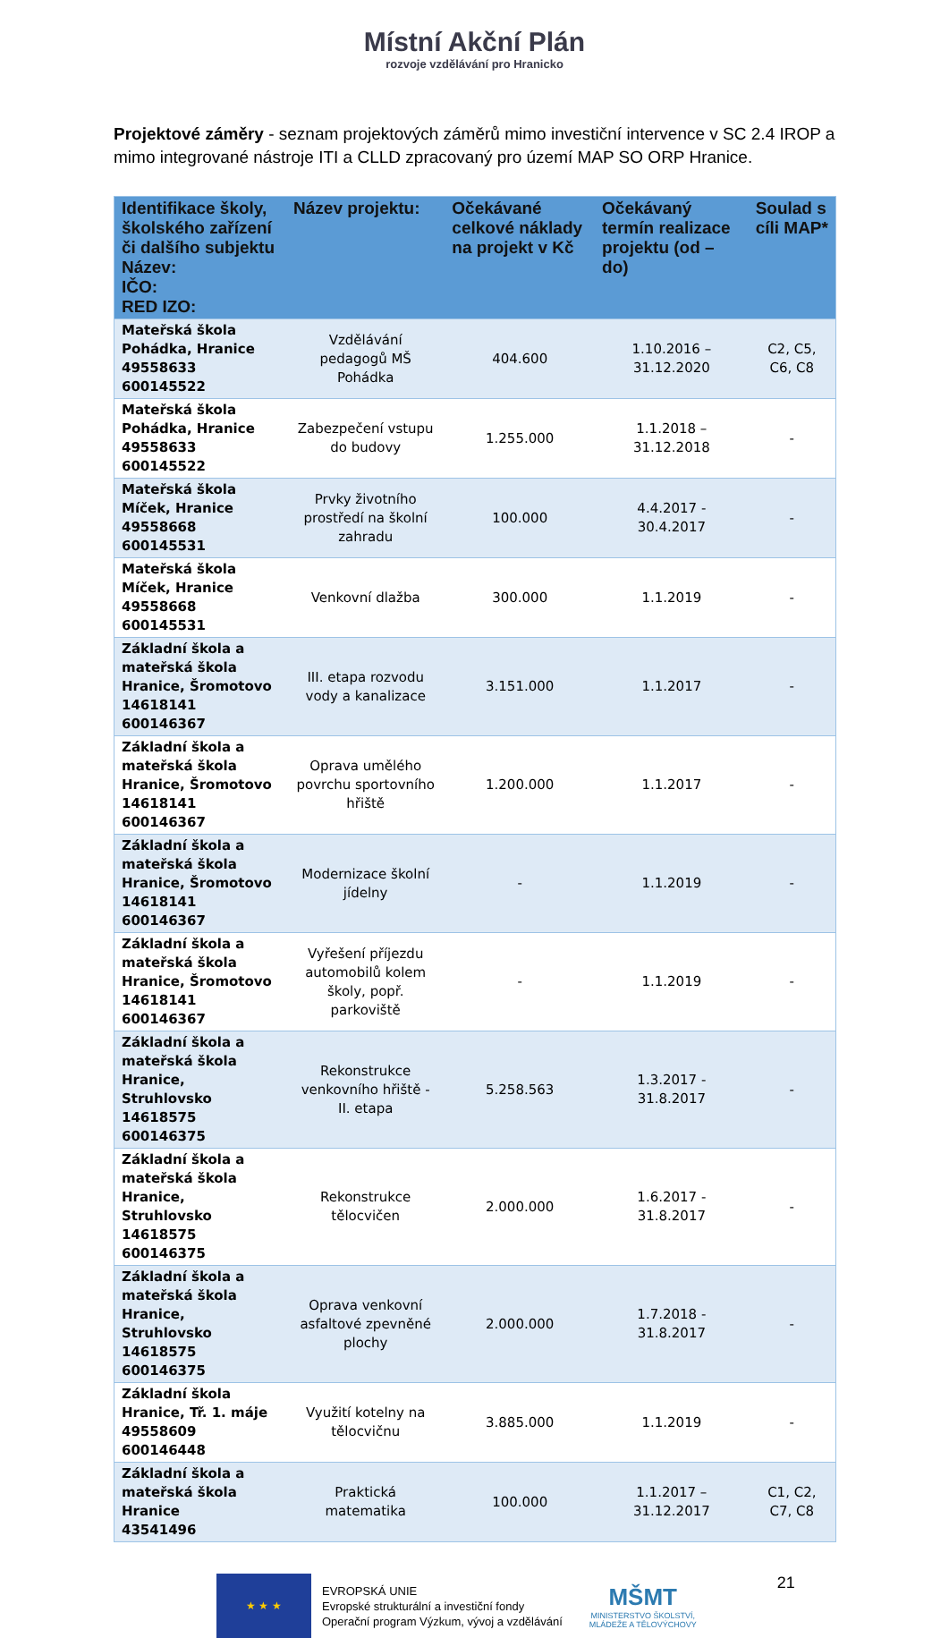Místní Akční Plán
rozvoje vzdělávání pro Hranicko
Projektové záměry - seznam projektových záměrů mimo investiční intervence v SC 2.4 IROP a mimo integrované nástroje ITI a CLLD zpracovaný pro území MAP SO ORP Hranice.
| Identifikace školy, školského zařízení či dalšího subjektu Název: IČO: RED IZO: | Název projektu: | Očekávané celkové náklady na projekt v Kč | Očekávaný termín realizace projektu (od – do) | Soulad s cíli MAP* |
| --- | --- | --- | --- | --- |
| Mateřská škola Pohádka, Hranice 49558633 600145522 | Vzdělávání pedagogů MŠ Pohádka | 404.600 | 1.10.2016 – 31.12.2020 | C2, C5, C6, C8 |
| Mateřská škola Pohádka, Hranice 49558633 600145522 | Zabezpečení vstupu do budovy | 1.255.000 | 1.1.2018 – 31.12.2018 | - |
| Mateřská škola Míček, Hranice 49558668 600145531 | Prvky životního prostředí na školní zahradu | 100.000 | 4.4.2017 - 30.4.2017 | - |
| Mateřská škola Míček, Hranice 49558668 600145531 | Venkovní dlažba | 300.000 | 1.1.2019 | - |
| Základní škola a mateřská škola Hranice, Šromotovo 14618141 600146367 | III. etapa rozvodu vody a kanalizace | 3.151.000 | 1.1.2017 | - |
| Základní škola a mateřská škola Hranice, Šromotovo 14618141 600146367 | Oprava umělého povrchu sportovního hřiště | 1.200.000 | 1.1.2017 | - |
| Základní škola a mateřská škola Hranice, Šromotovo 14618141 600146367 | Modernizace školní jídelny | - | 1.1.2019 | - |
| Základní škola a mateřská škola Hranice, Šromotovo 14618141 600146367 | Vyřešení příjezdu automobilů kolem školy, popř. parkoviště | - | 1.1.2019 | - |
| Základní škola a mateřská škola Hranice, Struhlovsko 14618575 600146375 | Rekonstrukce venkovního hřiště - II. etapa | 5.258.563 | 1.3.2017 - 31.8.2017 | - |
| Základní škola a mateřská škola Hranice, Struhlovsko 14618575 600146375 | Rekonstrukce tělocvičen | 2.000.000 | 1.6.2017 - 31.8.2017 | - |
| Základní škola a mateřská škola Hranice, Struhlovsko 14618575 600146375 | Oprava venkovní asfaltové zpevněné plochy | 2.000.000 | 1.7.2018 - 31.8.2017 | - |
| Základní škola Hranice, Tř. 1. máje 49558609 600146448 | Využití kotelny na tělocvičnu | 3.885.000 | 1.1.2019 | - |
| Základní škola a mateřská škola Hranice 43541496 | Praktická matematika | 100.000 | 1.1.2017 – 31.12.2017 | C1, C2, C7, C8 |
★ ★ ★
EVROPSKÁ UNIE
Evropské strukturální a investiční fondy
Operační program Výzkum, vývoj a vzdělávání
MŠMT
MINISTERSTVO ŠKOLSTVÍ,
MLÁDEŽE A TĚLOVÝCHOVY
21